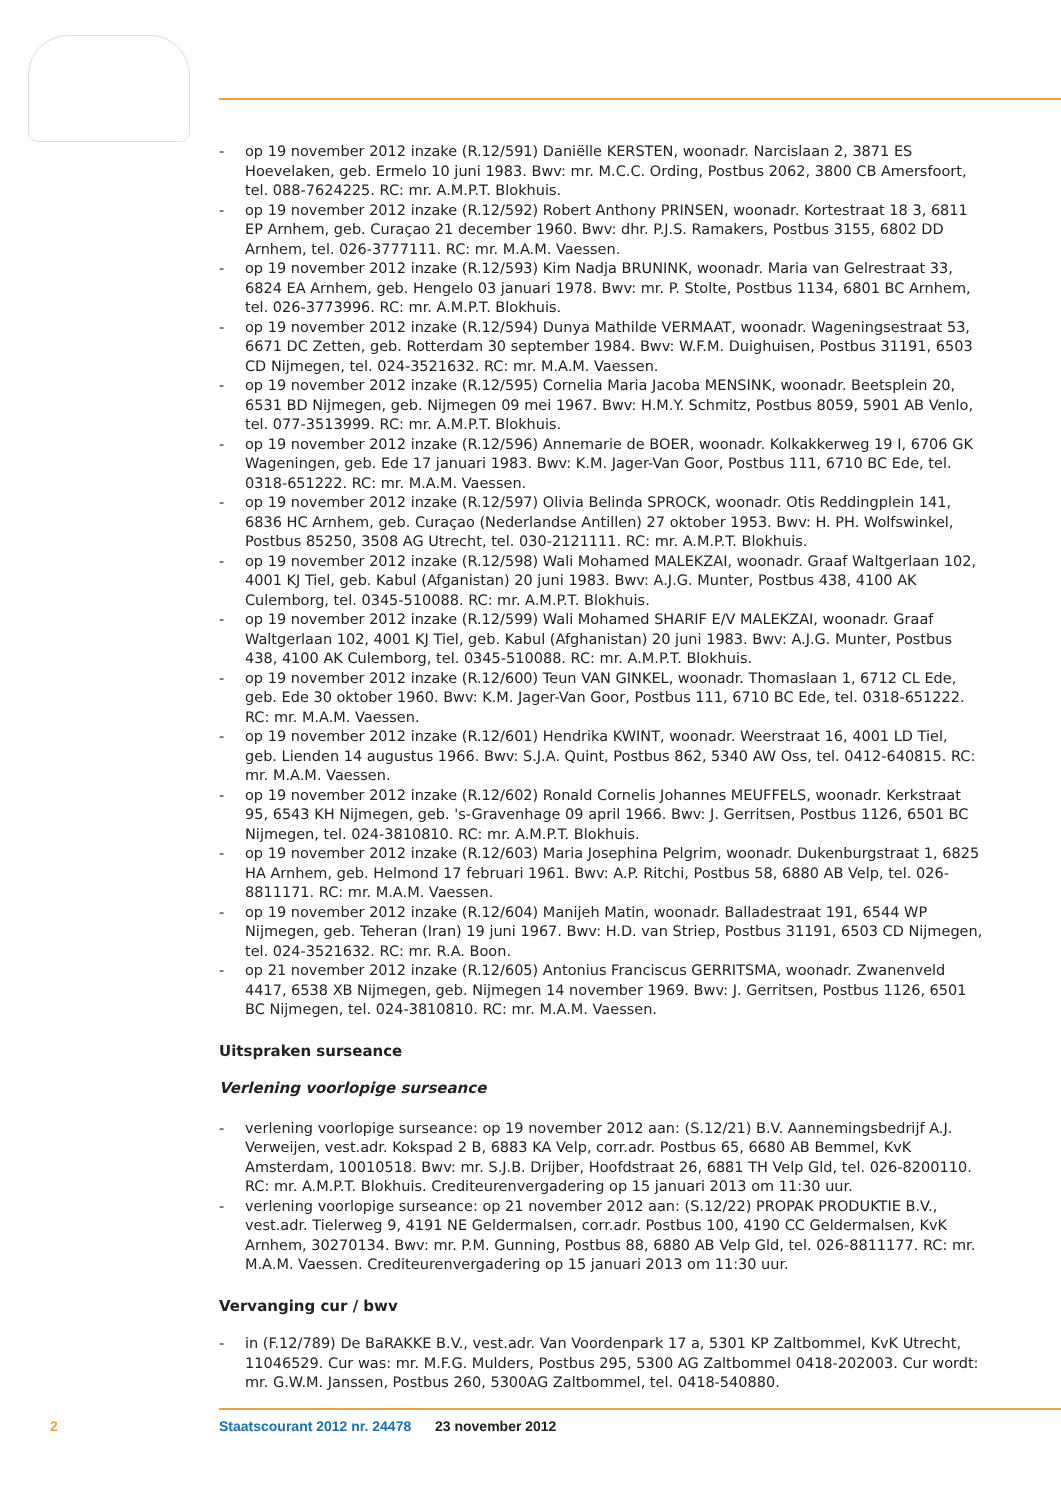- op 19 november 2012 inzake (R.12/591) Daniëlle KERSTEN, woonadr. Narcislaan 2, 3871 ES Hoevelaken, geb. Ermelo 10 juni 1983. Bwv: mr. M.C.C. Ording, Postbus 2062, 3800 CB Amersfoort, tel. 088-7624225. RC: mr. A.M.P.T. Blokhuis.
- op 19 november 2012 inzake (R.12/592) Robert Anthony PRINSEN, woonadr. Kortestraat 18 3, 6811 EP Arnhem, geb. Curaçao 21 december 1960. Bwv: dhr. P.J.S. Ramakers, Postbus 3155, 6802 DD Arnhem, tel. 026-3777111. RC: mr. M.A.M. Vaessen.
- op 19 november 2012 inzake (R.12/593) Kim Nadja BRUNINK, woonadr. Maria van Gelrestraat 33, 6824 EA Arnhem, geb. Hengelo 03 januari 1978. Bwv: mr. P. Stolte, Postbus 1134, 6801 BC Arnhem, tel. 026-3773996. RC: mr. A.M.P.T. Blokhuis.
- op 19 november 2012 inzake (R.12/594) Dunya Mathilde VERMAAT, woonadr. Wageningsestraat 53, 6671 DC Zetten, geb. Rotterdam 30 september 1984. Bwv: W.F.M. Duighuisen, Postbus 31191, 6503 CD Nijmegen, tel. 024-3521632. RC: mr. M.A.M. Vaessen.
- op 19 november 2012 inzake (R.12/595) Cornelia Maria Jacoba MENSINK, woonadr. Beetsplein 20, 6531 BD Nijmegen, geb. Nijmegen 09 mei 1967. Bwv: H.M.Y. Schmitz, Postbus 8059, 5901 AB Venlo, tel. 077-3513999. RC: mr. A.M.P.T. Blokhuis.
- op 19 november 2012 inzake (R.12/596) Annemarie de BOER, woonadr. Kolkakkerweg 19 I, 6706 GK Wageningen, geb. Ede 17 januari 1983. Bwv: K.M. Jager-Van Goor, Postbus 111, 6710 BC Ede, tel. 0318-651222. RC: mr. M.A.M. Vaessen.
- op 19 november 2012 inzake (R.12/597) Olivia Belinda SPROCK, woonadr. Otis Reddingplein 141, 6836 HC Arnhem, geb. Curaçao (Nederlandse Antillen) 27 oktober 1953. Bwv: H. PH. Wolfswinkel, Postbus 85250, 3508 AG Utrecht, tel. 030-2121111. RC: mr. A.M.P.T. Blokhuis.
- op 19 november 2012 inzake (R.12/598) Wali Mohamed MALEKZAI, woonadr. Graaf Waltgerlaan 102, 4001 KJ Tiel, geb. Kabul (Afganistan) 20 juni 1983. Bwv: A.J.G. Munter, Postbus 438, 4100 AK Culemborg, tel. 0345-510088. RC: mr. A.M.P.T. Blokhuis.
- op 19 november 2012 inzake (R.12/599) Wali Mohamed SHARIF E/V MALEKZAI, woonadr. Graaf Waltgerlaan 102, 4001 KJ Tiel, geb. Kabul (Afghanistan) 20 juni 1983. Bwv: A.J.G. Munter, Postbus 438, 4100 AK Culemborg, tel. 0345-510088. RC: mr. A.M.P.T. Blokhuis.
- op 19 november 2012 inzake (R.12/600) Teun VAN GINKEL, woonadr. Thomaslaan 1, 6712 CL Ede, geb. Ede 30 oktober 1960. Bwv: K.M. Jager-Van Goor, Postbus 111, 6710 BC Ede, tel. 0318-651222. RC: mr. M.A.M. Vaessen.
- op 19 november 2012 inzake (R.12/601) Hendrika KWINT, woonadr. Weerstraat 16, 4001 LD Tiel, geb. Lienden 14 augustus 1966. Bwv: S.J.A. Quint, Postbus 862, 5340 AW Oss, tel. 0412-640815. RC: mr. M.A.M. Vaessen.
- op 19 november 2012 inzake (R.12/602) Ronald Cornelis Johannes MEUFFELS, woonadr. Kerkstraat 95, 6543 KH Nijmegen, geb. 's-Gravenhage 09 april 1966. Bwv: J. Gerritsen, Postbus 1126, 6501 BC Nijmegen, tel. 024-3810810. RC: mr. A.M.P.T. Blokhuis.
- op 19 november 2012 inzake (R.12/603) Maria Josephina Pelgrim, woonadr. Dukenburgstraat 1, 6825 HA Arnhem, geb. Helmond 17 februari 1961. Bwv: A.P. Ritchi, Postbus 58, 6880 AB Velp, tel. 026-8811171. RC: mr. M.A.M. Vaessen.
- op 19 november 2012 inzake (R.12/604) Manijeh Matin, woonadr. Balladestraat 191, 6544 WP Nijmegen, geb. Teheran (Iran) 19 juni 1967. Bwv: H.D. van Striep, Postbus 31191, 6503 CD Nijmegen, tel. 024-3521632. RC: mr. R.A. Boon.
- op 21 november 2012 inzake (R.12/605) Antonius Franciscus GERRITSMA, woonadr. Zwanenveld 4417, 6538 XB Nijmegen, geb. Nijmegen 14 november 1969. Bwv: J. Gerritsen, Postbus 1126, 6501 BC Nijmegen, tel. 024-3810810. RC: mr. M.A.M. Vaessen.
Uitspraken surseance
Verlening voorlopige surseance
- verlening voorlopige surseance: op 19 november 2012 aan: (S.12/21) B.V. Aannemingsbedrijf A.J. Verweijen, vest.adr. Kokspad 2 B, 6883 KA Velp, corr.adr. Postbus 65, 6680 AB Bemmel, KvK Amsterdam, 10010518. Bwv: mr. S.J.B. Drijber, Hoofdstraat 26, 6881 TH Velp Gld, tel. 026-8200110. RC: mr. A.M.P.T. Blokhuis. Crediteurenvergadering op 15 januari 2013 om 11:30 uur.
- verlening voorlopige surseance: op 21 november 2012 aan: (S.12/22) PROPAK PRODUKTIE B.V., vest.adr. Tielerweg 9, 4191 NE Geldermalsen, corr.adr. Postbus 100, 4190 CC Geldermalsen, KvK Arnhem, 30270134. Bwv: mr. P.M. Gunning, Postbus 88, 6880 AB Velp Gld, tel. 026-8811177. RC: mr. M.A.M. Vaessen. Crediteurenvergadering op 15 januari 2013 om 11:30 uur.
Vervanging cur / bwv
- in (F.12/789) De BaRAKKE B.V., vest.adr. Van Voordenpark 17 a, 5301 KP Zaltbommel, KvK Utrecht, 11046529. Cur was: mr. M.F.G. Mulders, Postbus 295, 5300 AG Zaltbommel 0418-202003. Cur wordt: mr. G.W.M. Janssen, Postbus 260, 5300AG Zaltbommel, tel. 0418-540880.
2 Staatscourant 2012 nr. 24478 23 november 2012